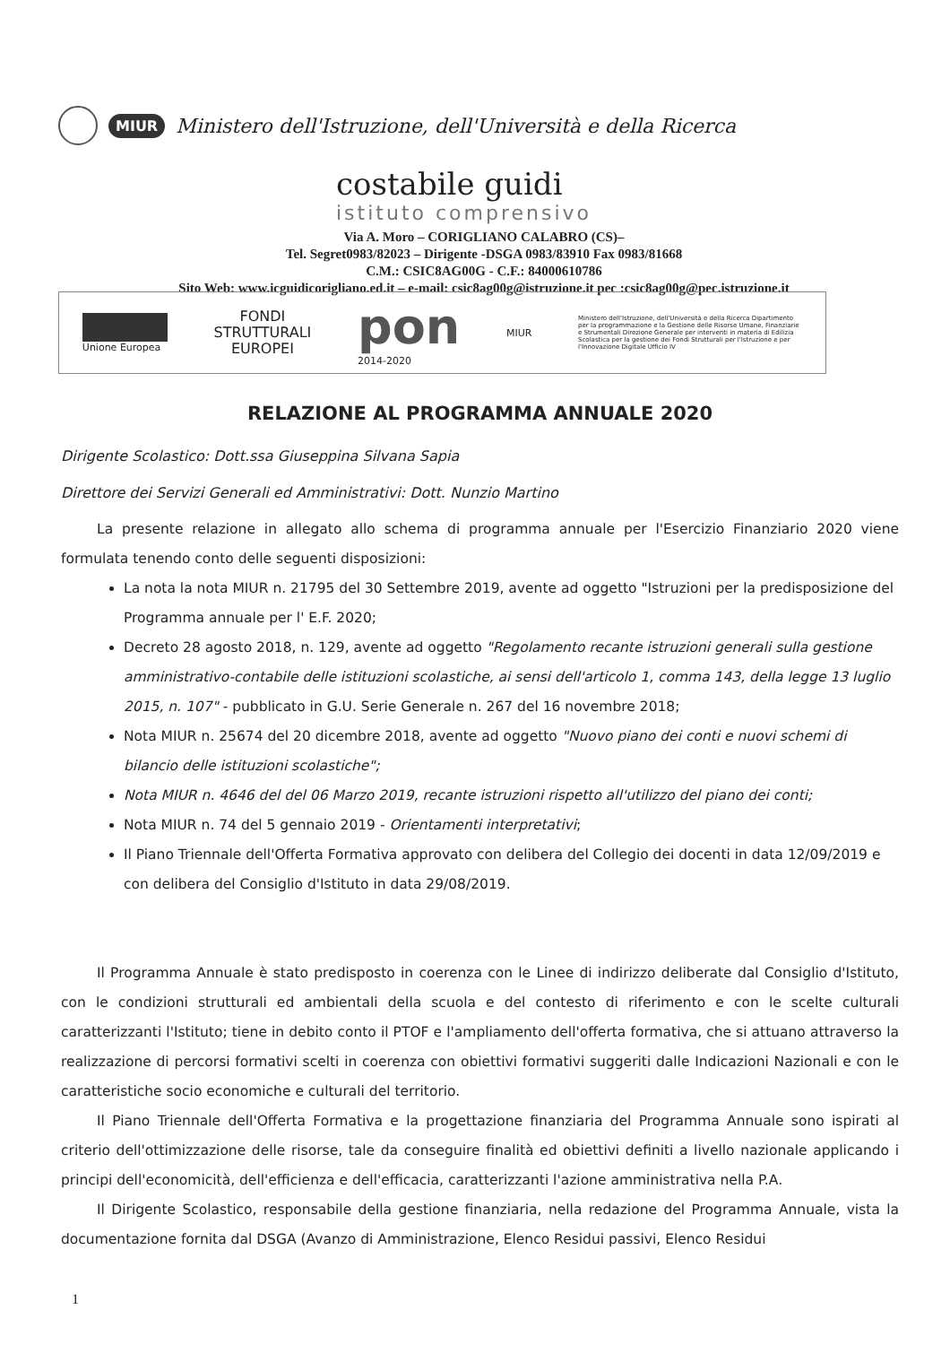MIUR Ministero dell'Istruzione, dell'Università e della Ricerca
costabile guidi
istituto comprensivo
Via A. Moro – CORIGLIANO CALABRO (CS)–
Tel. Segret0983/82023 – Dirigente -DSGA 0983/83910 Fax 0983/81668
C.M.: CSIC8AG00G - C.F.: 84000610786
Sito Web: www.icguidicorigliano.ed.it – e-mail: csic8ag00g@istruzione.it pec :csic8ag00g@pec.istruzione.it
Unione Europea
FONDI
STRUTTURALI
EUROPEI
pon
2014-2020
MIUR
Ministero dell'Istruzione, dell'Università e della Ricerca Dipartimento per la programmazione e la Gestione delle Risorse Umane, Finanziarie e Strumentali Direzione Generale per interventi in materia di Edilizia Scolastica per la gestione dei Fondi Strutturali per l'Istruzione e per l'Innovazione Digitale Ufficio IV
RELAZIONE AL PROGRAMMA ANNUALE 2020
Dirigente Scolastico: Dott.ssa Giuseppina Silvana Sapia
Direttore dei Servizi Generali ed Amministrativi: Dott. Nunzio Martino
La presente relazione in allegato allo schema di programma annuale per l'Esercizio Finanziario 2020 viene formulata tenendo conto delle seguenti disposizioni:
La nota la nota MIUR n. 21795 del 30 Settembre 2019, avente ad oggetto "Istruzioni per la predisposizione del Programma annuale per l' E.F. 2020;
Decreto 28 agosto 2018, n. 129, avente ad oggetto "Regolamento recante istruzioni generali sulla gestione amministrativo-contabile delle istituzioni scolastiche, ai sensi dell'articolo 1, comma 143, della legge 13 luglio 2015, n. 107" - pubblicato in G.U. Serie Generale n. 267 del 16 novembre 2018;
Nota MIUR n. 25674 del 20 dicembre 2018, avente ad oggetto "Nuovo piano dei conti e nuovi schemi di bilancio delle istituzioni scolastiche";
Nota MIUR n. 4646 del del 06 Marzo 2019, recante istruzioni rispetto all'utilizzo del piano dei conti;
Nota MIUR n. 74 del 5 gennaio 2019 - Orientamenti interpretativi;
Il Piano Triennale dell'Offerta Formativa approvato con delibera del Collegio dei docenti in data 12/09/2019 e con delibera del Consiglio d'Istituto in data 29/08/2019.
Il Programma Annuale è stato predisposto in coerenza con le Linee di indirizzo deliberate dal Consiglio d'Istituto, con le condizioni strutturali ed ambientali della scuola e del contesto di riferimento e con le scelte culturali caratterizzanti l'Istituto; tiene in debito conto il PTOF e l'ampliamento dell'offerta formativa, che si attuano attraverso la realizzazione di percorsi formativi scelti in coerenza con obiettivi formativi suggeriti dalle Indicazioni Nazionali e con le caratteristiche socio economiche e culturali del territorio.
Il Piano Triennale dell'Offerta Formativa e la progettazione finanziaria del Programma Annuale sono ispirati al criterio dell'ottimizzazione delle risorse, tale da conseguire finalità ed obiettivi definiti a livello nazionale applicando i principi dell'economicità, dell'efficienza e dell'efficacia, caratterizzanti l'azione amministrativa nella P.A.
Il Dirigente Scolastico, responsabile della gestione finanziaria, nella redazione del Programma Annuale, vista la documentazione fornita dal DSGA (Avanzo di Amministrazione, Elenco Residui passivi, Elenco Residui
1